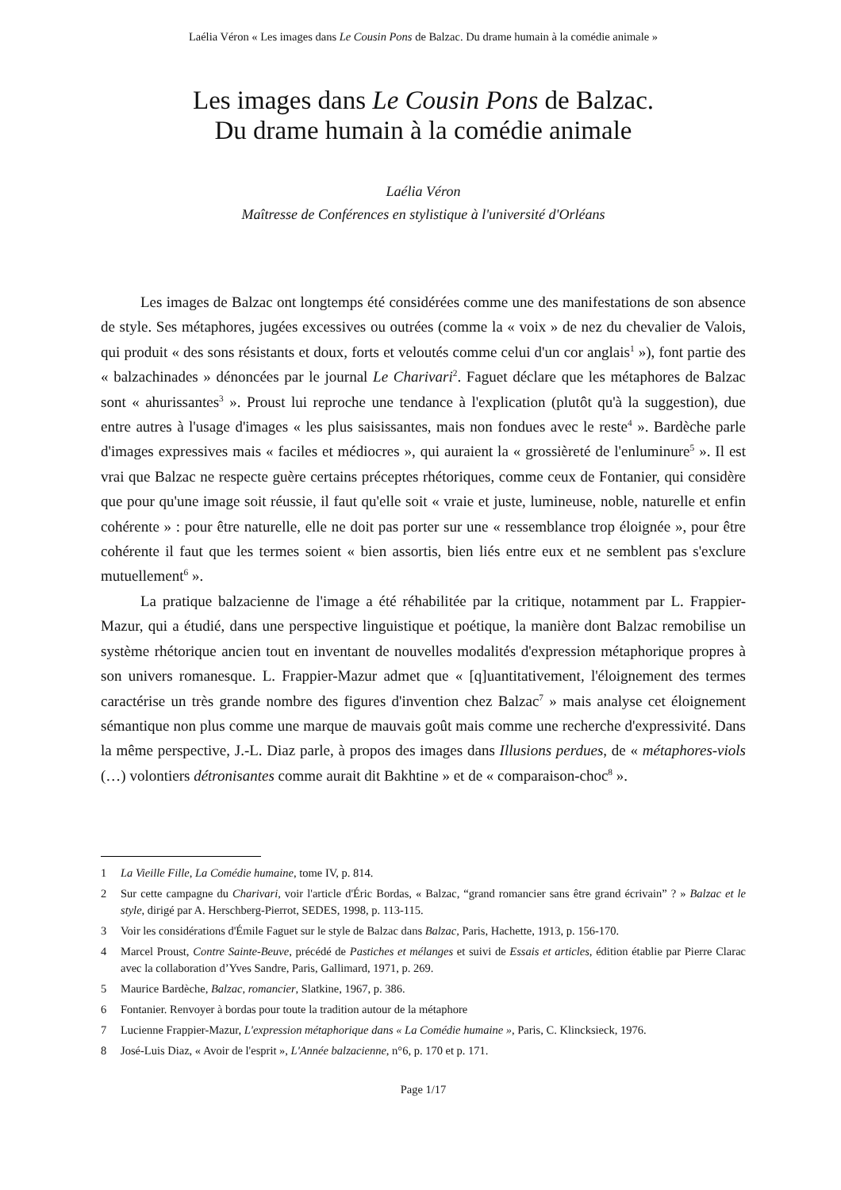Laélia Véron « Les images dans Le Cousin Pons de Balzac. Du drame humain à la comédie animale »
Les images dans Le Cousin Pons de Balzac.
Du drame humain à la comédie animale
Laélia Véron
Maîtresse de Conférences en stylistique à l'université d'Orléans
Les images de Balzac ont longtemps été considérées comme une des manifestations de son absence de style. Ses métaphores, jugées excessives ou outrées (comme la « voix » de nez du chevalier de Valois, qui produit « des sons résistants et doux, forts et veloutés comme celui d'un cor anglais<sup>1</sup> »), font partie des « balzachinades » dénoncées par le journal Le Charivari<sup>2</sup>. Faguet déclare que les métaphores de Balzac sont « ahurissantes<sup>3</sup> ». Proust lui reproche une tendance à l'explication (plutôt qu'à la suggestion), due entre autres à l'usage d'images « les plus saisissantes, mais non fondues avec le reste<sup>4</sup> ». Bardèche parle d'images expressives mais « faciles et médiocres », qui auraient la « grossièreté de l'enluminure<sup>5</sup> ». Il est vrai que Balzac ne respecte guère certains préceptes rhétoriques, comme ceux de Fontanier, qui considère que pour qu'une image soit réussie, il faut qu'elle soit « vraie et juste, lumineuse, noble, naturelle et enfin cohérente » : pour être naturelle, elle ne doit pas porter sur une « ressemblance trop éloignée », pour être cohérente il faut que les termes soient « bien assortis, bien liés entre eux et ne semblent pas s'exclure mutuellement<sup>6</sup> ».
La pratique balzacienne de l'image a été réhabilitée par la critique, notamment par L. Frappier-Mazur, qui a étudié, dans une perspective linguistique et poétique, la manière dont Balzac remobilise un système rhétorique ancien tout en inventant de nouvelles modalités d'expression métaphorique propres à son univers romanesque. L. Frappier-Mazur admet que « [q]uantitativement, l'éloignement des termes caractérise un très grande nombre des figures d'invention chez Balzac<sup>7</sup> » mais analyse cet éloignement sémantique non plus comme une marque de mauvais goût mais comme une recherche d'expressivité. Dans la même perspective, J.-L. Diaz parle, à propos des images dans Illusions perdues, de « métaphores-viols (…) volontiers détronisantes comme aurait dit Bakhtine » et de « comparaison-choc<sup>8</sup> ».
1 La Vieille Fille, La Comédie humaine, tome IV, p. 814.
2 Sur cette campagne du Charivari, voir l'article d'Éric Bordas, « Balzac, “grand romancier sans être grand écrivain” ? » Balzac et le style, dirigé par A. Herschberg-Pierrot, SEDES, 1998, p. 113-115.
3 Voir les considérations d'Émile Faguet sur le style de Balzac dans Balzac, Paris, Hachette, 1913, p. 156-170.
4 Marcel Proust, Contre Sainte-Beuve, précédé de Pastiches et mélanges et suivi de Essais et articles, édition établie par Pierre Clarac avec la collaboration d’Yves Sandre, Paris, Gallimard, 1971, p. 269.
5 Maurice Bardèche, Balzac, romancier, Slatkine, 1967, p. 386.
6 Fontanier. Renvoyer à bordas pour toute la tradition autour de la métaphore
7 Lucienne Frappier-Mazur, L'expression métaphorique dans « La Comédie humaine », Paris, C. Klincksieck, 1976.
8 José-Luis Diaz, « Avoir de l'esprit », L'Année balzacienne, n°6, p. 170 et p. 171.
Page 1/17